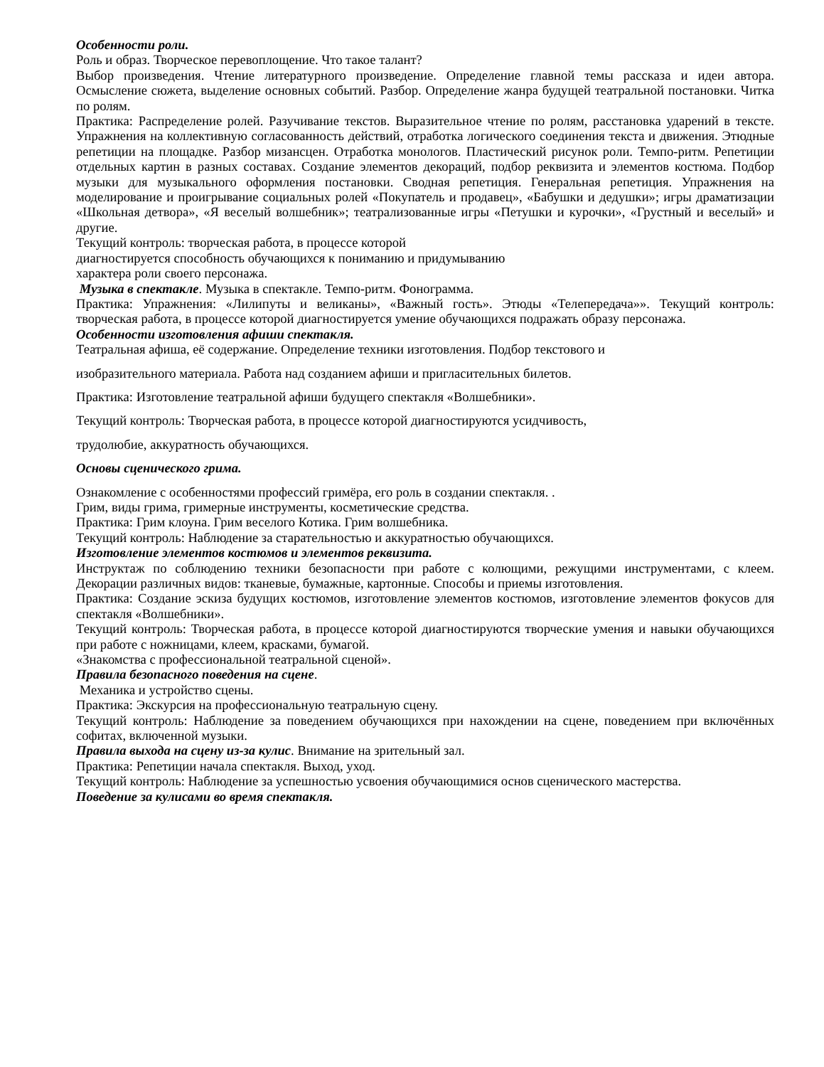Особенности роли.
Роль и образ. Творческое перевоплощение. Что такое талант?
Выбор произведения. Чтение литературного произведение. Определение главной темы рассказа и идеи автора. Осмысление сюжета, выделение основных событий. Разбор. Определение жанра будущей театральной постановки. Читка по ролям.
Практика: Распределение ролей. Разучивание текстов. Выразительное чтение по ролям, расстановка ударений в тексте. Упражнения на коллективную согласованность действий, отработка логического соединения текста и движения. Этюдные репетиции на площадке. Разбор мизансцен. Отработка монологов. Пластический рисунок роли. Темпо-ритм. Репетиции отдельных картин в разных составах. Создание элементов декораций, подбор реквизита и элементов костюма. Подбор музыки для музыкального оформления постановки. Сводная репетиция. Генеральная репетиция. Упражнения на моделирование и проигрывание социальных ролей «Покупатель и продавец», «Бабушки и дедушки»; игры драматизации «Школьная детвора», «Я веселый волшебник»; театрализованные игры «Петушки и курочки», «Грустный и веселый» и другие.
Текущий контроль: творческая работа, в процессе которой
диагностируется способность обучающихся к пониманию и придумыванию
характера роли своего персонажа.
Музыка в спектакле. Музыка в спектакле. Темпо-ритм. Фонограмма.
Практика: Упражнения: «Лилипуты и великаны», «Важный гость». Этюды «Телепередача»». Текущий контроль: творческая работа, в процессе которой диагностируется умение обучающихся подражать образу персонажа.
Особенности изготовления афиши спектакля.
Театральная афиша, её содержание. Определение техники изготовления. Подбор текстового и
изобразительного материала. Работа над созданием афиши и пригласительных билетов.
Практика: Изготовление театральной афиши будущего спектакля «Волшебники».
Текущий контроль: Творческая работа, в процессе которой диагностируются усидчивость,
трудолюбие, аккуратность обучающихся.
Основы сценического грима.
Ознакомление с особенностями профессий гримёра, его роль в создании спектакля. .
Грим, виды грима, гримерные инструменты, косметические средства.
Практика: Грим клоуна. Грим веселого Котика. Грим волшебника.
Текущий контроль: Наблюдение за старательностью и аккуратностью обучающихся.
Изготовление элементов костюмов и элементов реквизита.
Инструктаж по соблюдению техники безопасности при работе с колющими, режущими инструментами, с клеем. Декорации различных видов: тканевые, бумажные, картонные. Способы и приемы изготовления.
Практика: Создание эскиза будущих костюмов, изготовление элементов костюмов, изготовление элементов фокусов для спектакля «Волшебники».
Текущий контроль: Творческая работа, в процессе которой диагностируются творческие умения и навыки обучающихся при работе с ножницами, клеем, красками, бумагой.
«Знакомства с профессиональной театральной сценой».
Правила безопасного поведения на сцене.
Механика и устройство сцены.
Практика: Экскурсия на профессиональную театральную сцену.
Текущий контроль: Наблюдение за поведением обучающихся при нахождении на сцене, поведением при включённых софитах, включенной музыки.
Правила выхода на сцену из-за кулис. Внимание на зрительный зал.
Практика: Репетиции начала спектакля. Выход, уход.
Текущий контроль: Наблюдение за успешностью усвоения обучающимися основ сценического мастерства.
Поведение за кулисами во время спектакля.